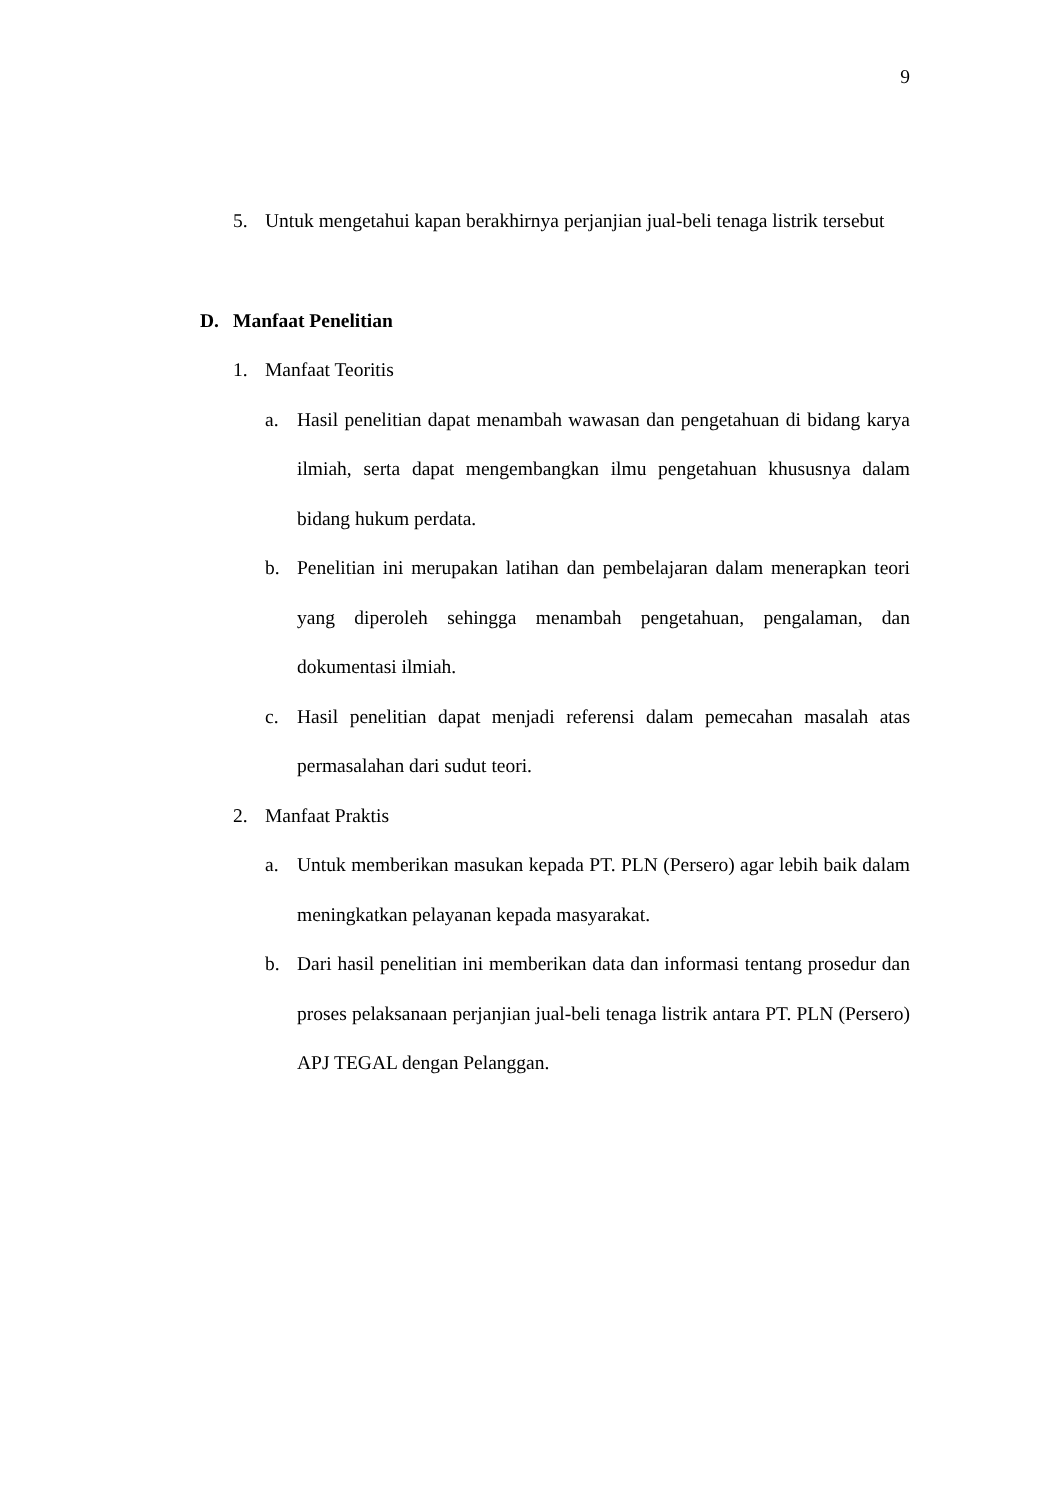9
5. Untuk mengetahui kapan berakhirnya perjanjian jual-beli tenaga listrik tersebut
D. Manfaat Penelitian
1. Manfaat Teoritis
a. Hasil penelitian dapat menambah wawasan dan pengetahuan di bidang karya ilmiah, serta dapat mengembangkan ilmu pengetahuan khususnya dalam bidang hukum perdata.
b. Penelitian ini merupakan latihan dan pembelajaran dalam menerapkan teori yang diperoleh sehingga menambah pengetahuan, pengalaman, dan dokumentasi ilmiah.
c. Hasil penelitian dapat menjadi referensi dalam pemecahan masalah atas permasalahan dari sudut teori.
2. Manfaat Praktis
a. Untuk memberikan masukan kepada PT. PLN (Persero) agar lebih baik dalam meningkatkan pelayanan kepada masyarakat.
b. Dari hasil penelitian ini memberikan data dan informasi tentang prosedur dan proses pelaksanaan perjanjian jual-beli tenaga listrik antara PT. PLN (Persero) APJ TEGAL dengan Pelanggan.